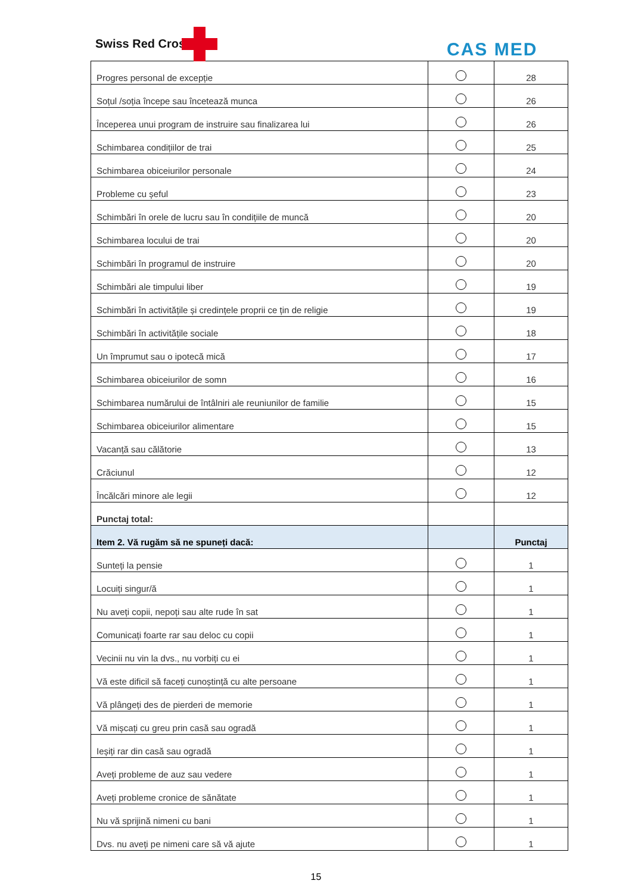Swiss Red Cross CAS MED
| Progres personal de excepție | | 28 |
| Soțul /soția începe sau încetează munca | | 26 |
| Începerea unui program de instruire sau finalizarea lui | | 26 |
| Schimbarea condițiilor de trai | | 25 |
| Schimbarea obiceiurilor personale | | 24 |
| Probleme cu șeful | | 23 |
| Schimbări în orele de lucru sau în condițiile de muncă | | 20 |
| Schimbarea locului de trai | | 20 |
| Schimbări în programul de instruire | | 20 |
| Schimbări ale timpului liber | | 19 |
| Schimbări în activitățile și credințele proprii ce țin de religie | | 19 |
| Schimbări în activitățile sociale | | 18 |
| Un împrumut sau o ipotecă mică | | 17 |
| Schimbarea obiceiurilor de somn | | 16 |
| Schimbarea numărului de întâlniri ale reuniunilor de familie | | 15 |
| Schimbarea obiceiurilor alimentare | | 15 |
| Vacanță sau călătorie | | 13 |
| Crăciunul | | 12 |
| Încălcări minore ale legii | | 12 |
| Punctaj total: | | |
| Item 2. Vă rugăm să ne spuneți dacă: | | Punctaj |
| Sunteți la pensie | | 1 |
| Locuiți singur/ă | | 1 |
| Nu aveți copii, nepoți sau alte rude în sat | | 1 |
| Comunicați foarte rar sau deloc cu copii | | 1 |
| Vecinii nu vin la dvs., nu vorbiți cu ei | | 1 |
| Vă este dificil să faceți cunoștință cu alte persoane | | 1 |
| Vă plângeți des de pierderi de memorie | | 1 |
| Vă mișcați cu greu prin casă sau ogradă | | 1 |
| Ieșiți rar din casă sau ogradă | | 1 |
| Aveți probleme de auz sau vedere | | 1 |
| Aveți probleme cronice de sănătate | | 1 |
| Nu vă sprijină nimeni cu bani | | 1 |
| Dvs. nu aveți pe nimeni care să vă ajute | | 1 |
15